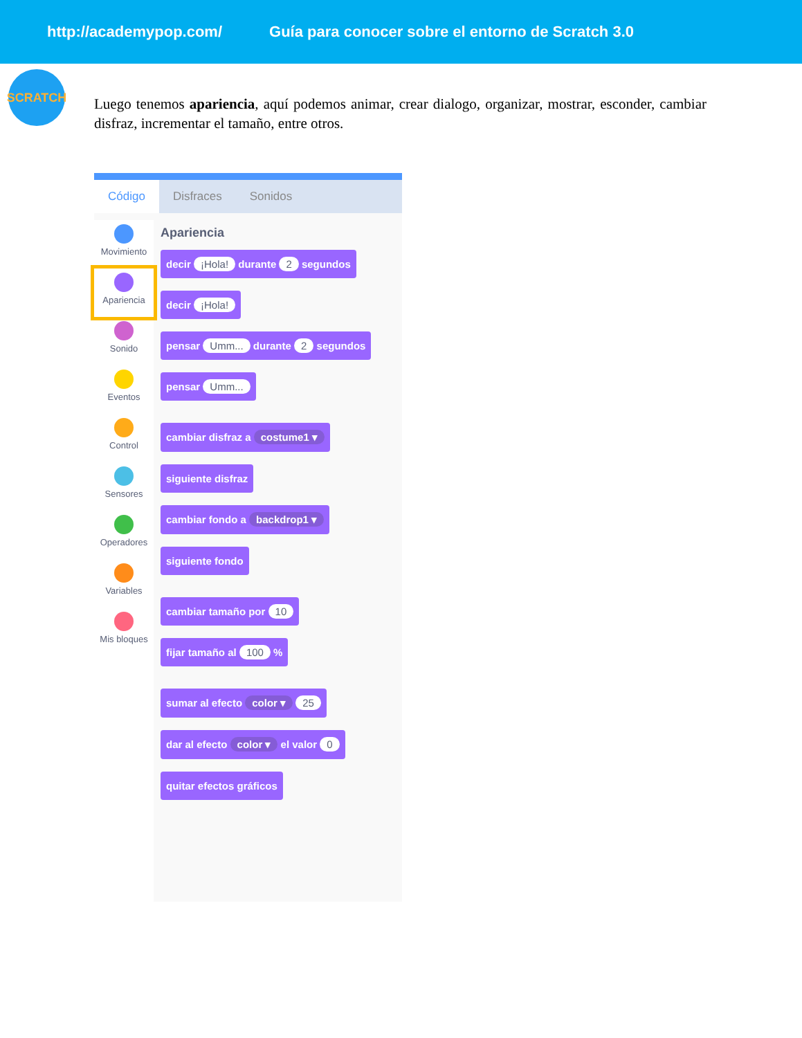http://academypop.com/ Guía para conocer sobre el entorno de Scratch 3.0
SCRATCH
Luego tenemos apariencia, aquí podemos animar, crear dialogo, organizar, mostrar, esconder, cambiar disfraz, incrementar el tamaño, entre otros.
Código Disfraces Sonidos
Movimiento
Apariencia
Sonido
Eventos
Control
Sensores
Operadores
Variables
Mis bloques
Apariencia
decir ¡Hola! durante 2 segundos
decir ¡Hola!
pensar Umm... durante 2 segundos
pensar Umm... cambiar disfraz a costume1 ▾
siguiente disfraz
cambiar fondo a backdrop1 ▾
siguiente fondo cambiar tamaño por 10
fijar tamaño al 100 % sumar al efecto color ▾ 25
dar al efecto color ▾ el valor 0
quitar efectos gráficos